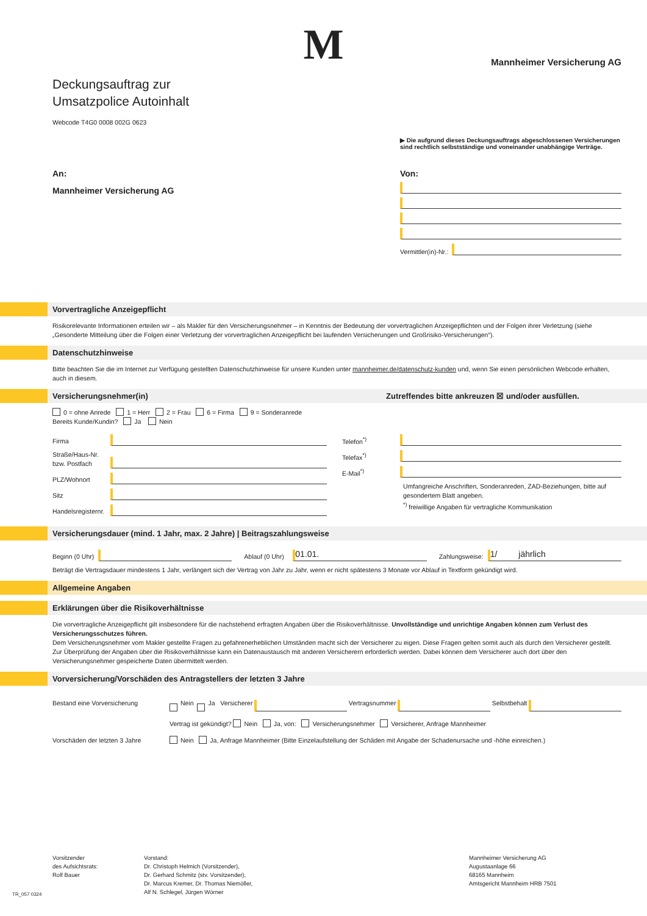M
Mannheimer Versicherung AG
Deckungsauftrag zur
Umsatzpolice Autoinhalt
Webcode T4G0 0008 002G 0623
▶ Die aufgrund dieses Deckungsauftrags abgeschlossenen Versicherungen sind rechtlich selbstständige und voneinander unabhängige Verträge.
An:
Mannheimer Versicherung AG
Von:
Vermittler(in)-Nr.:
Vorvertragliche Anzeigepflicht
Risikorelevante Informationen erteilen wir – als Makler für den Versicherungsnehmer – in Kenntnis der Bedeutung der vorvertraglichen Anzeigepflichten und der Folgen ihrer Verletzung (siehe „Gesonderte Mitteilung über die Folgen einer Verletzung der vorvertraglichen Anzeigepflicht bei laufenden Versicherungen und Großrisiko-Versicherungen“).
Datenschutzhinweise
Bitte beachten Sie die im Internet zur Verfügung gestellten Datenschutzhinweise für unsere Kunden unter mannheimer.de/datenschutz-kunden und, wenn Sie einen persönlichen Webcode erhalten, auch in diesem.
Versicherungsnehmer(in) Zutreffendes bitte ankreuzen ☒ und/oder ausfüllen.
0 = ohne Anrede 1 = Herr 2 = Frau 6 = Firma 9 = Sonderanrede
Bereits Kunde/Kundin? Ja Nein
Firma
Straße/Haus-Nr. bzw. Postfach
PLZ/Wohnort
Sitz
Handelsregisternr.
Telefon<sup>*)</sup>
Telefax<sup>*)</sup>
E-Mail<sup>*)</sup>
Umfangreiche Anschriften, Sonderanreden, ZAD-Beziehungen, bitte auf gesondertem Blatt angeben.
<sup>*)</sup> freiwillige Angaben für vertragliche Kommunikation
Versicherungsdauer (mind. 1 Jahr, max. 2 Jahre) | Beitragszahlungsweise
Beginn (0 Uhr)
Ablauf (0 Uhr)
01.01.
Zahlungsweise:
1/ jährlich
Beträgt die Vertragsdauer mindestens 1 Jahr, verlängert sich der Vertrag von Jahr zu Jahr, wenn er nicht spätestens 3 Monate vor Ablauf in Textform gekündigt wird.
Allgemeine Angaben
Erklärungen über die Risikoverhältnisse
Die vorvertragliche Anzeigepflicht gilt insbesondere für die nachstehend erfragten Angaben über die Risikoverhältnisse. Unvollständige und unrichtige Angaben können zum Verlust des Versicherungsschutzes führen.
Dem Versicherungsnehmer vom Makler gestellte Fragen zu gefahrenerheblichen Umständen macht sich der Versicherer zu eigen. Diese Fragen gelten somit auch als durch den Versicherer gestellt.
Zur Überprüfung der Angaben über die Risikoverhältnisse kann ein Datenaustausch mit anderen Versicherern erforderlich werden. Dabei können dem Versicherer auch dort über den Versicherungsnehmer gespeicherte Daten übermittelt werden.
Vorversicherung/Vorschäden des Antragstellers der letzten 3 Jahre
Bestand eine Vorversicherung Nein Ja Versicherer
Vertragsnummer
Selbstbehalt
Vertrag ist gekündigt? Nein Ja, von: Versicherungsnehmer Versicherer, Anfrage Mannheimer
Vorschäden der letzten 3 Jahre Nein Ja, Anfrage Mannheimer (Bitte Einzelaufstellung der Schäden mit Angabe der Schadenursache und -höhe einreichen.)
Vorsitzender
des Aufsichtsrats:
Rolf Bauer
Vorstand:
Dr. Christoph Helmich (Vorsitzender),
Dr. Gerhard Schmitz (stv. Vorsitzender),
Dr. Marcus Kremer, Dr. Thomas Niemöller,
Alf N. Schlegel, Jürgen Wörner
Mannheimer Versicherung AG
Augustaanlage 66
68165 Mannheim
Amtsgericht Mannheim HRB 7501
TR_057 0324